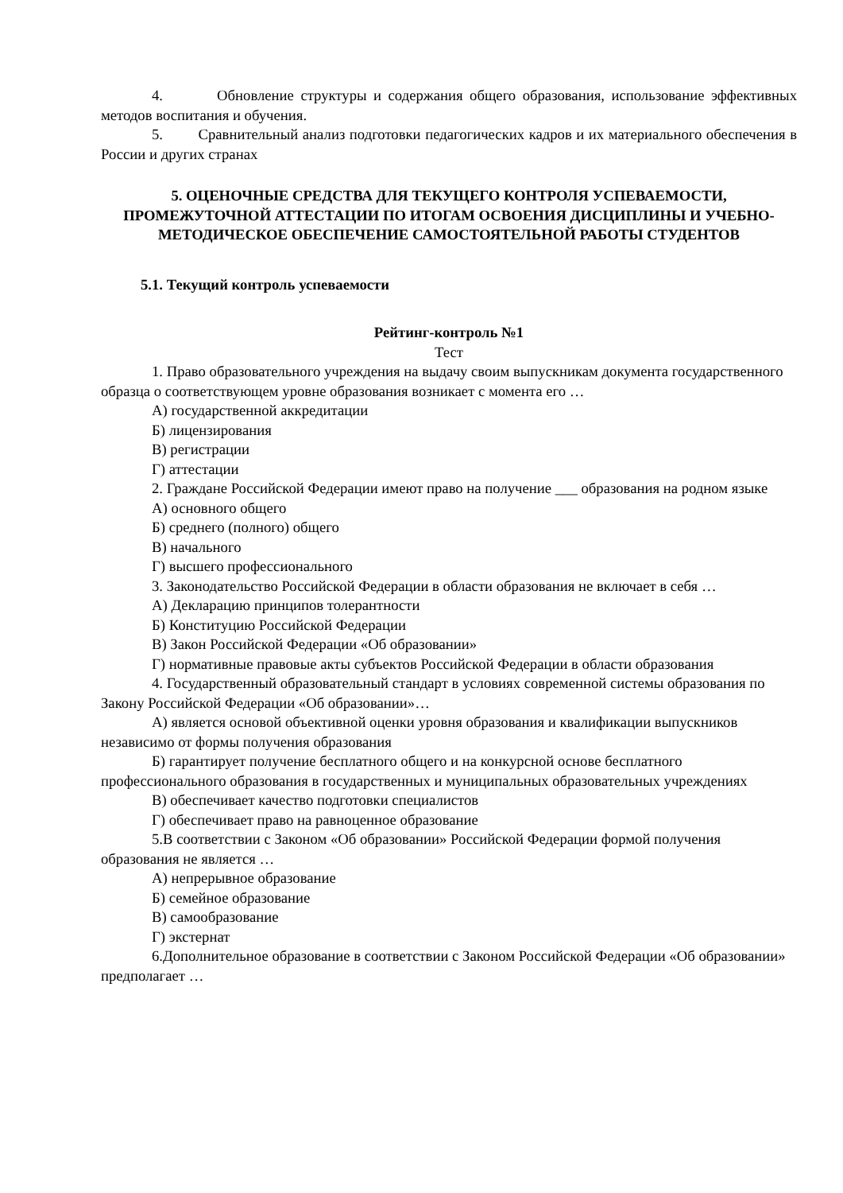4. Обновление структуры и содержания общего образования, использование эффективных методов воспитания и обучения.
5. Сравнительный анализ подготовки педагогических кадров и их материального обеспечения в России и других странах
5. ОЦЕНОЧНЫЕ СРЕДСТВА ДЛЯ ТЕКУЩЕГО КОНТРОЛЯ УСПЕВАЕМОСТИ, ПРОМЕЖУТОЧНОЙ АТТЕСТАЦИИ ПО ИТОГАМ ОСВОЕНИЯ ДИСЦИПЛИНЫ И УЧЕБНО-МЕТОДИЧЕСКОЕ ОБЕСПЕЧЕНИЕ САМОСТОЯТЕЛЬНОЙ РАБОТЫ СТУДЕНТОВ
5.1. Текущий контроль успеваемости
Рейтинг-контроль №1
Тест
1. Право образовательного учреждения на выдачу своим выпускникам документа государственного образца о соответствующем уровне образования возникает с момента его …
А) государственной аккредитации
Б) лицензирования
В) регистрации
Г) аттестации
2. Граждане Российской Федерации имеют право на получение ___ образования на родном языке
А) основного общего
Б) среднего (полного) общего
В) начального
Г) высшего профессионального
3. Законодательство Российской Федерации в области образования не включает в себя …
А) Декларацию принципов толерантности
Б) Конституцию Российской Федерации
В) Закон Российской Федерации «Об образовании»
Г) нормативные правовые акты субъектов Российской Федерации в области образования
4. Государственный образовательный стандарт в условиях современной системы образования по Закону Российской Федерации «Об образовании»…
А) является основой объективной оценки уровня образования и квалификации выпускников независимо от формы получения образования
Б) гарантирует получение бесплатного общего и на конкурсной основе бесплатного профессионального образования в государственных и муниципальных образовательных учреждениях
В) обеспечивает качество подготовки специалистов
Г) обеспечивает право на равноценное образование
5.В соответствии с Законом «Об образовании» Российской Федерации формой получения образования не является …
А) непрерывное образование
Б) семейное образование
В) самообразование
Г) экстернат
6.Дополнительное образование в соответствии с Законом Российской Федерации «Об образовании» предполагает …